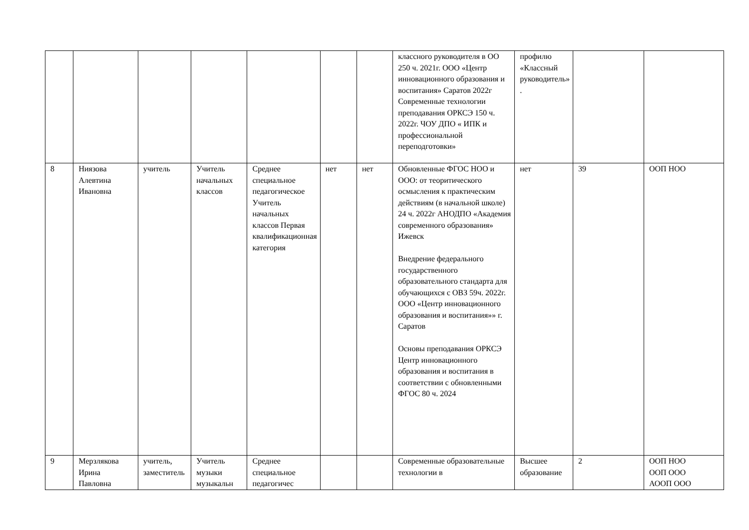| | | | | | | | классного руководителя в ОО 250 ч. 2021г. ООО «Центр инновационного образования и воспитания» Саратов 2022г Современные технологии преподавания ОРКСЭ 150 ч. 2022г. ЧОУ ДПО « ИПК и профессиональной переподготовки» | профилю «Классный руководитель» . | | |
| 8 | Ниязова Алевтина Ивановна | учитель | Учитель начальных классов | Среднее специальное педагогическое Учитель начальных классов Первая квалификационная категория | нет | нет | Обновленные ФГОС НОО и ООО: от теоритического осмысления к практическим действиям (в начальной школе) 24 ч. 2022г АНОДПО «Академия современного образования» Ижевск Внедрение федерального государственного образовательного стандарта для обучающихся с ОВЗ 59ч. 2022г. ООО «Центр инновационного образования и воспитания»» г. Саратов Основы преподавания ОРКСЭ Центр инновационного образования и воспитания в соответствии с обновленными ФГОС 80 ч. 2024 | нет | 39 | ООП НОО |
| 9 | Мерзлякова Ирина Павловна | учитель, заместитель | Учитель музыки музыкальн | Среднее специальное педагогичес | | | Современные образовательные технологии в | Высшее образование | 2 | ООП НОО ООП ООО АООП ООО |